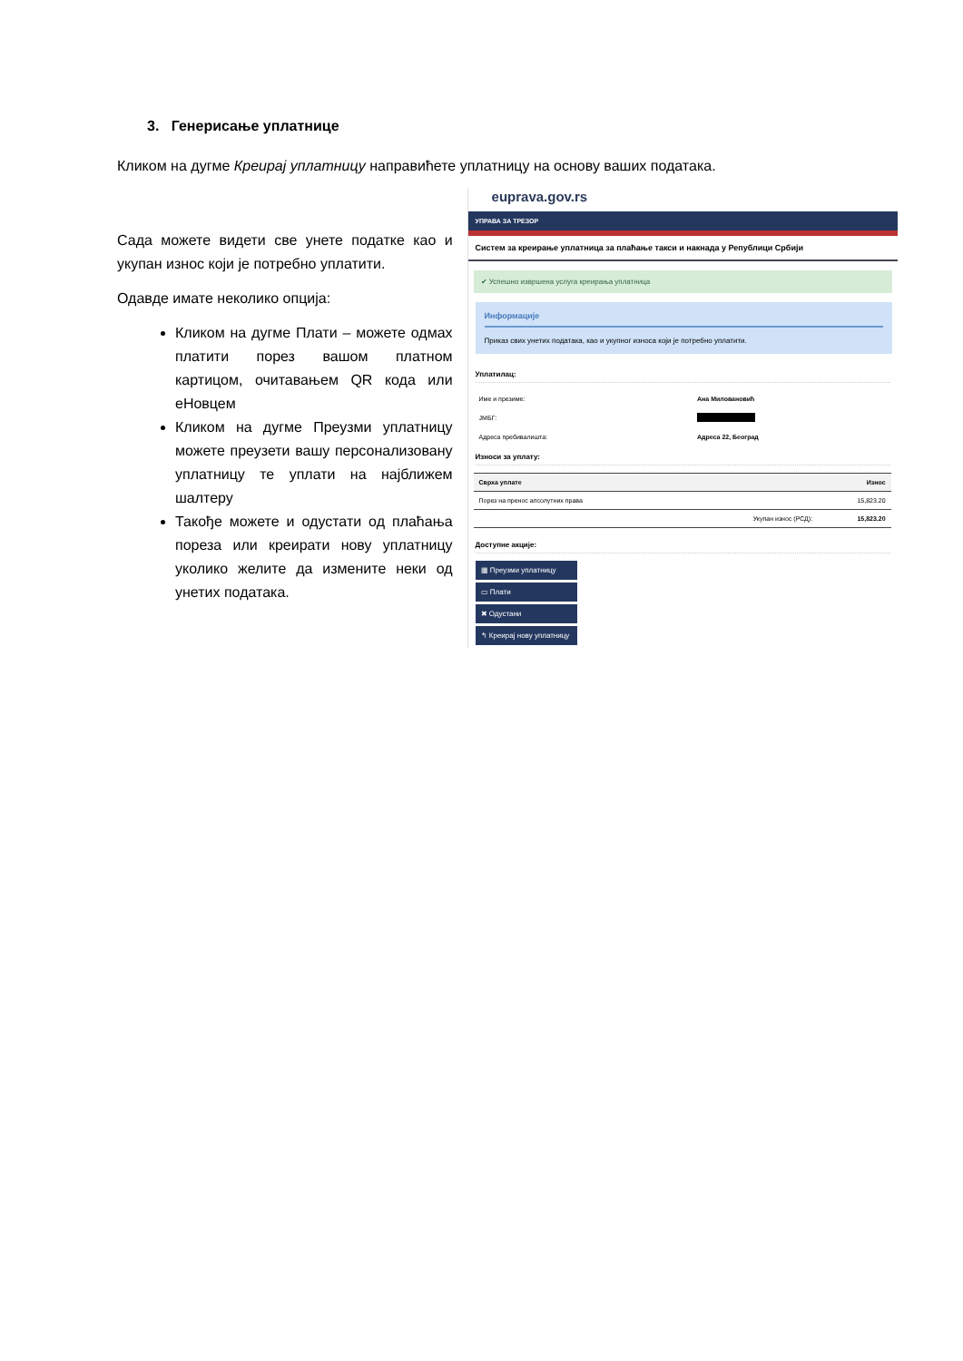3. Генерисање уплатнице
Кликом на дугме Креирај уплатницу направићете уплатницу на основу ваших података.
Сада можете видети све унете податке као и укупан износ који је потребно уплатити.
Одавде имате неколико опција:
Кликом на дугме Плати – можете одмах платити порез вашом платном картицом, очитавањем QR кода или еНовцем
Кликом на дугме Преузми уплатницу можете преузети вашу персонализовану уплатницу те уплати на најближем шалтеру
Такође можете и одустати од плаћања пореза или креирати нову уплатницу уколико желите да измените неки од унетих података.
euprava.gov.rs
УПРАВА ЗА ТРЕЗОР
Систем за креирање уплатница за плаћање такси и накнада у Републици Србији
✔ Успешно извршена услуга креирања уплатница
Информације
Приказ свих унетих података, као и укупног износа који је потребно уплатити.
Уплатилац:
| Име и презиме: | Ана Миловановић |
| ЈМБГ: | |
| Адреса пребивалишта: | Адреса 22, Београд |
Износи за уплату:
| Сврха уплате | | Износ |
| --- | --- | --- |
| Порез на пренос апсолутних права | | 15,823.20 |
| | Укупан износ (РСД): | 15,823.20 |
Доступне акције:
▦ Преузми уплатницу
▭ Плати
✖ Одустани
↰ Креирај нову уплатницу